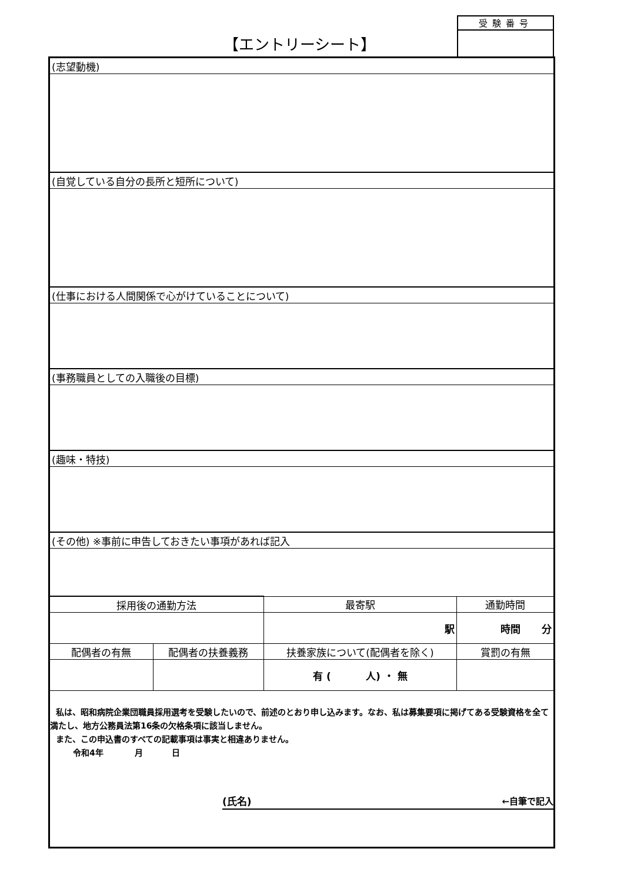【エントリーシート】
受験番号
| (志望動機) | | | |
| (自覚している自分の長所と短所について) | | | |
| (仕事における人間関係で心がけていることについて) | | | |
| (事務職員としての入職後の目標) | | | |
| (趣味・特技) | | | |
| (その他) ※事前に申告しておきたい事項があれば記入 | | | |
| 採用後の通勤方法 | | 最寄駅 | 通勤時間 |
| | | 駅 | 時間 分 |
| 配偶者の有無 | 配偶者の扶養義務 | 扶養家族について(配偶者を除く) | 賞罰の有無 |
| | | 有 ( 人) ・ 無 | |
| 私は、昭和病院企業団職員採用選考を受験したいので、前述のとおり申し込みます。なお、私は募集要項に掲げてある受験資格を全て満たし、地方公務員法第16条の欠格条項に該当しません。 また、この申込書のすべての記載事項は事実と相違ありません。 令和4年 月 日 (氏名) ←自筆で記入 | | | |